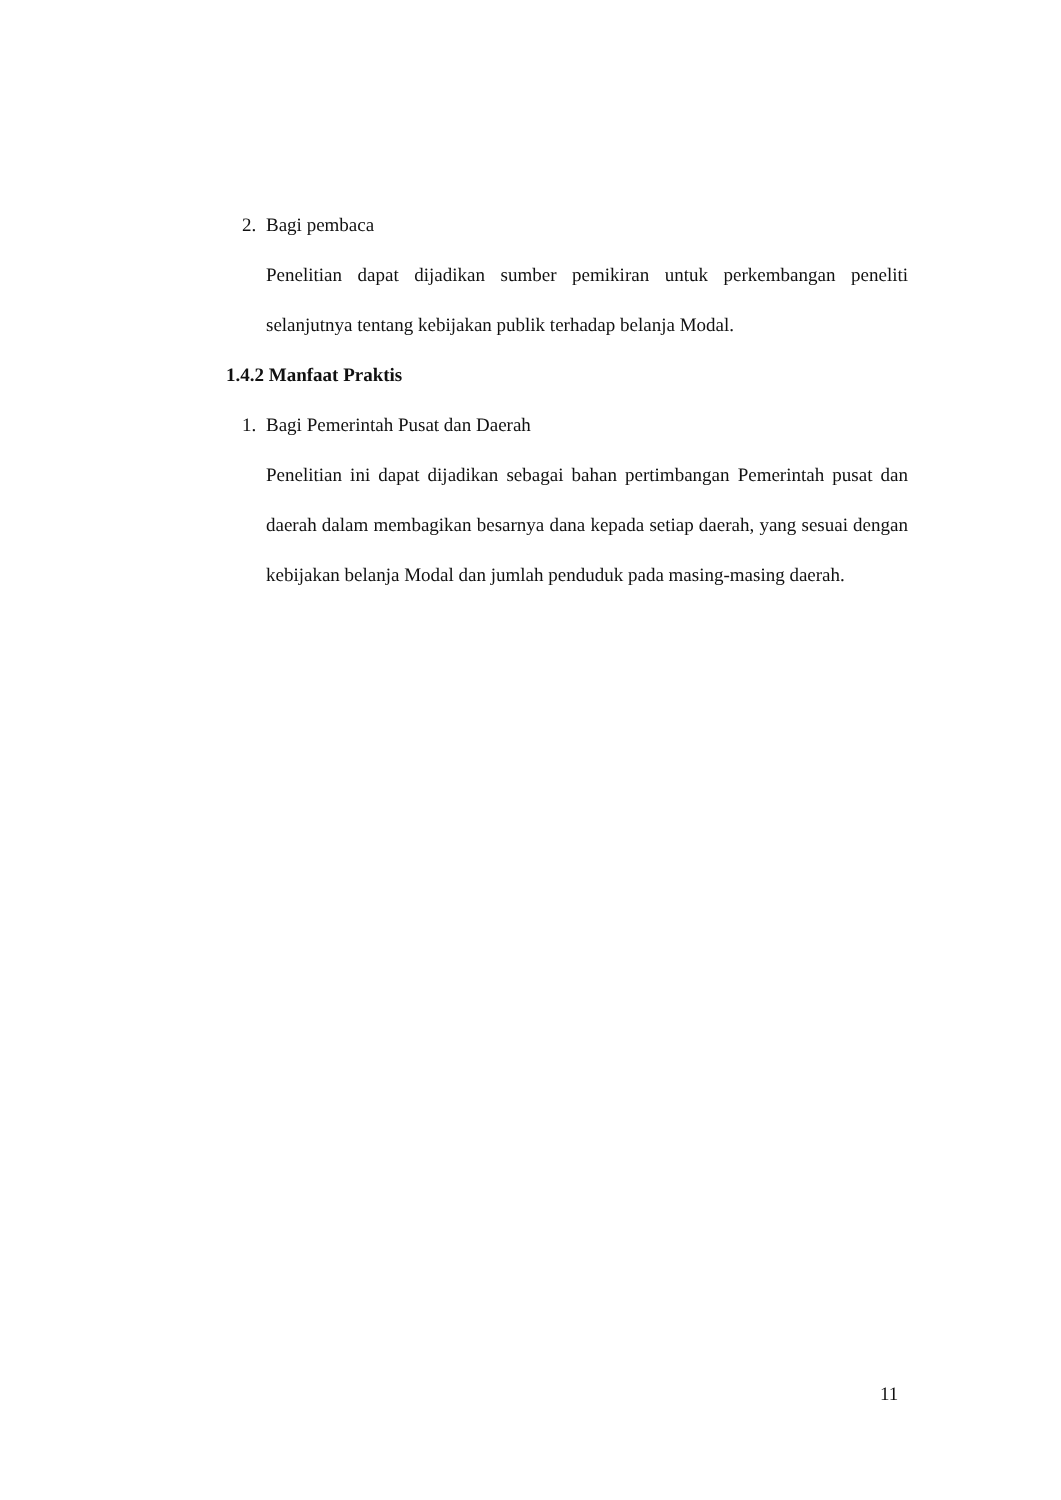2. Bagi pembaca
Penelitian dapat dijadikan sumber pemikiran untuk perkembangan peneliti selanjutnya tentang kebijakan publik terhadap belanja Modal.
1.4.2 Manfaat Praktis
1. Bagi Pemerintah Pusat dan Daerah
Penelitian ini dapat dijadikan sebagai bahan pertimbangan Pemerintah pusat dan daerah dalam membagikan besarnya dana kepada setiap daerah, yang sesuai dengan kebijakan belanja Modal dan jumlah penduduk pada masing-masing daerah.
11